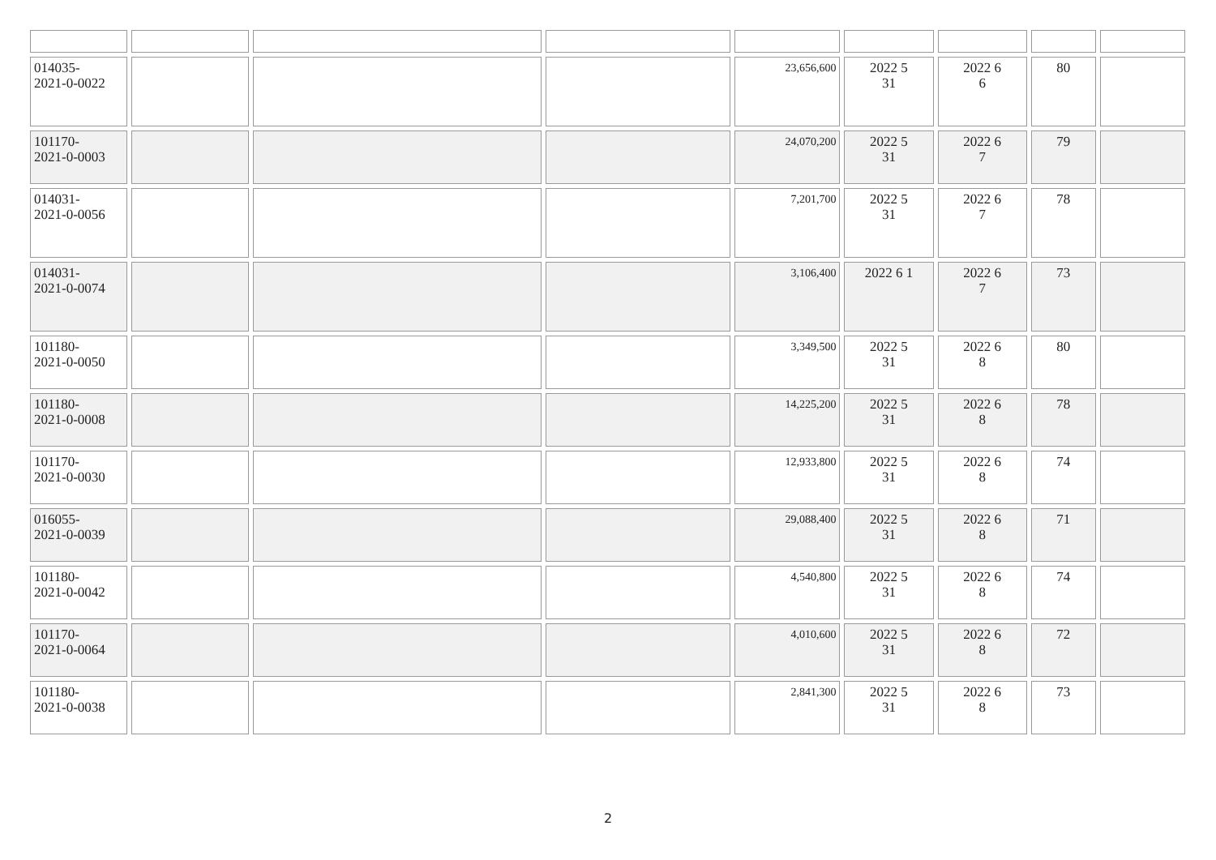| 014035- 2021-0-0022 | | | | 23,656,600 | 2022 5 31 | 2022 6 6 | 80 | |
| 101170- 2021-0-0003 | | | | 24,070,200 | 2022 5 31 | 2022 6 7 | 79 | |
| 014031- 2021-0-0056 | | | | 7,201,700 | 2022 5 31 | 2022 6 7 | 78 | |
| 014031- 2021-0-0074 | | | | 3,106,400 | 2022 6 1 | 2022 6 7 | 73 | |
| 101180- 2021-0-0050 | | | | 3,349,500 | 2022 5 31 | 2022 6 8 | 80 | |
| 101180- 2021-0-0008 | | | | 14,225,200 | 2022 5 31 | 2022 6 8 | 78 | |
| 101170- 2021-0-0030 | | | | 12,933,800 | 2022 5 31 | 2022 6 8 | 74 | |
| 016055- 2021-0-0039 | | | | 29,088,400 | 2022 5 31 | 2022 6 8 | 71 | |
| 101180- 2021-0-0042 | | | | 4,540,800 | 2022 5 31 | 2022 6 8 | 74 | |
| 101170- 2021-0-0064 | | | | 4,010,600 | 2022 5 31 | 2022 6 8 | 72 | |
| 101180- 2021-0-0038 | | | | 2,841,300 | 2022 5 31 | 2022 6 8 | 73 | |
2